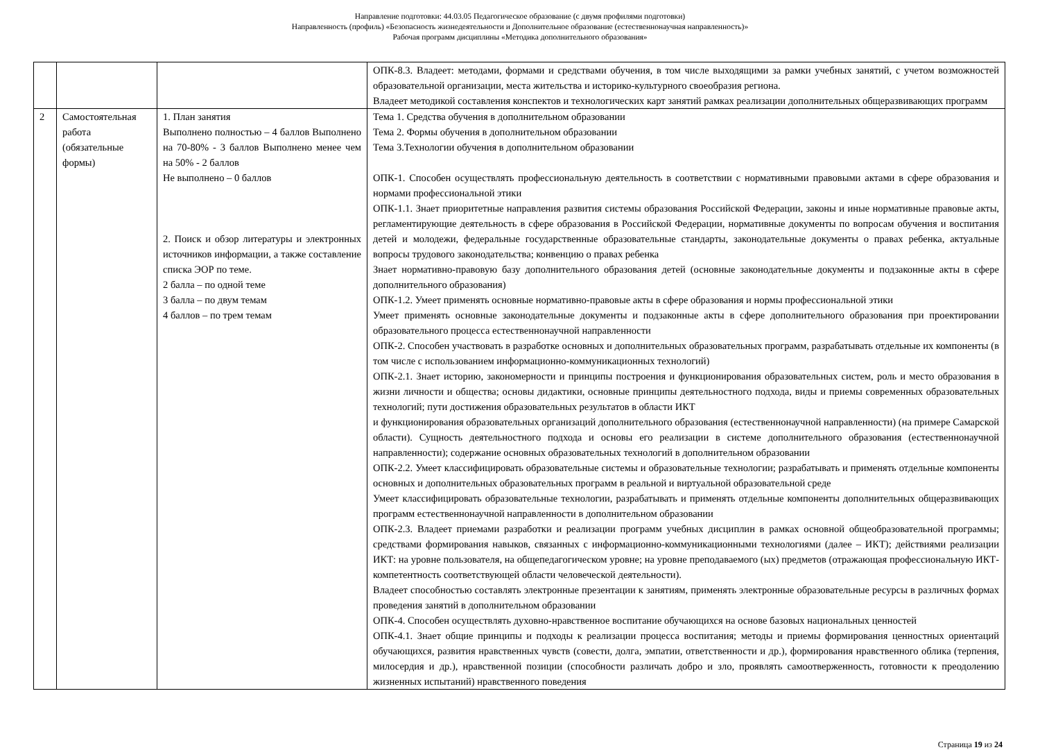Направление подготовки: 44.03.05 Педагогическое образование (с двумя профилями подготовки)
Направленность (профиль) «Безопасность жизнедеятельности и Дополнительное образование (естественнонаучная направленность)»
Рабочая программ дисциплины «Методика дополнительного образования»
| | | | ОПК-8.3. Владеет: методами, формами и средствами обучения, в том числе выходящими за рамки учебных занятий, с учетом возможностей образовательной организации, места жительства и историко-культурного своеобразия региона. Владеет методикой составления конспектов и технологических карт занятий рамках реализации дополнительных общеразвивающих программ |
| 2 | Самостоятельная работа (обязательные формы) | 1. План занятия Выполнено полностью – 4 баллов Выполнено на 70-80% - 3 баллов Выполнено менее чем на 50% - 2 баллов Не выполнено – 0 баллов 2. Поиск и обзор литературы и электронных источников информации, а также составление списка ЭОР по теме. 2 балла – по одной теме 3 балла – по двум темам 4 баллов – по трем темам | Тема 1. Средства обучения в дополнительном образовании Тема 2. Формы обучения в дополнительном образовании Тема 3.Технологии обучения в дополнительном образовании ОПК-1. Способен осуществлять профессиональную деятельность в соответствии с нормативными правовыми актами в сфере образования и нормами профессиональной этики ОПК-1.1. Знает приоритетные направления развития системы образования Российской Федерации, законы и иные нормативные правовые акты, регламентирующие деятельность в сфере образования в Российской Федерации, нормативные документы по вопросам обучения и воспитания детей и молодежи, федеральные государственные образовательные стандарты, законодательные документы о правах ребенка, актуальные вопросы трудового законодательства; конвенцию о правах ребенка Знает нормативно-правовую базу дополнительного образования детей (основные законодательные документы и подзаконные акты в сфере дополнительного образования) ОПК-1.2. Умеет применять основные нормативно-правовые акты в сфере образования и нормы профессиональной этики Умеет применять основные законодательные документы и подзаконные акты в сфере дополнительного образования при проектировании образовательного процесса естественнонаучной направленности ОПК-2. Способен участвовать в разработке основных и дополнительных образовательных программ, разрабатывать отдельные их компоненты (в том числе с использованием информационно-коммуникационных технологий) ОПК-2.1. Знает историю, закономерности и принципы построения и функционирования образовательных систем, роль и место образования в жизни личности и общества; основы дидактики, основные принципы деятельностного подхода, виды и приемы современных образовательных технологий; пути достижения образовательных результатов в области ИКТ и функционирования образовательных организаций дополнительного образования (естественнонаучной направленности) (на примере Самарской области). Сущность деятельностного подхода и основы его реализации в системе дополнительного образования (естественнонаучной направленности); содержание основных образовательных технологий в дополнительном образовании ОПК-2.2. Умеет классифицировать образовательные системы и образовательные технологии; разрабатывать и применять отдельные компоненты основных и дополнительных образовательных программ в реальной и виртуальной образовательной среде Умеет классифицировать образовательные технологии, разрабатывать и применять отдельные компоненты дополнительных общеразвивающих программ естественнонаучной направленности в дополнительном образовании ОПК-2.3. Владеет приемами разработки и реализации программ учебных дисциплин в рамках основной общеобразовательной программы; средствами формирования навыков, связанных с информационно-коммуникационными технологиями (далее – ИКТ); действиями реализации ИКТ: на уровне пользователя, на общепедагогическом уровне; на уровне преподаваемого (ых) предметов (отражающая профессиональную ИКТ-компетентность соответствующей области человеческой деятельности). Владеет способностью составлять электронные презентации к занятиям, применять электронные образовательные ресурсы в различных формах проведения занятий в дополнительном образовании ОПК-4. Способен осуществлять духовно-нравственное воспитание обучающихся на основе базовых национальных ценностей ОПК-4.1. Знает общие принципы и подходы к реализации процесса воспитания; методы и приемы формирования ценностных ориентаций обучающихся, развития нравственных чувств (совести, долга, эмпатии, ответственности и др.), формирования нравственного облика (терпения, милосердия и др.), нравственной позиции (способности различать добро и зло, проявлять самоотверженность, готовности к преодолению жизненных испытаний) нравственного поведения |
Страница 19 из 24